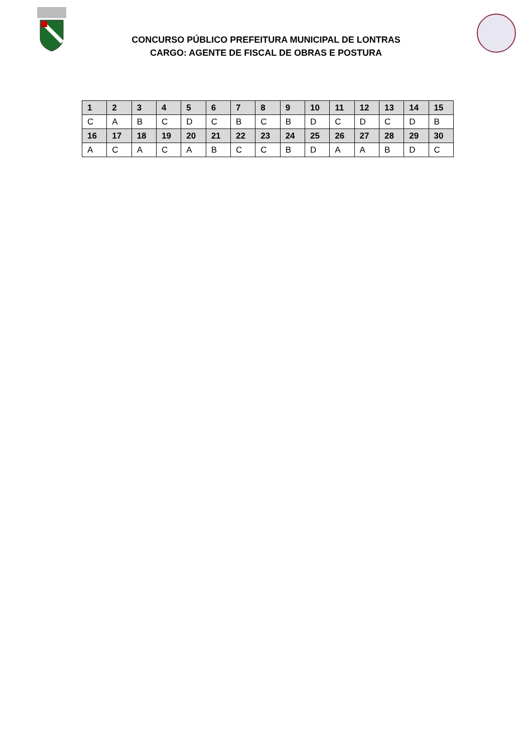CONCURSO PÚBLICO PREFEITURA MUNICIPAL DE LONTRAS
CARGO: AGENTE DE FISCAL DE OBRAS E POSTURA
| 1 | 2 | 3 | 4 | 5 | 6 | 7 | 8 | 9 | 10 | 11 | 12 | 13 | 14 | 15 |
| --- | --- | --- | --- | --- | --- | --- | --- | --- | --- | --- | --- | --- | --- | --- |
| C | A | B | C | D | C | B | C | B | D | C | D | C | D | B |
| 16 | 17 | 18 | 19 | 20 | 21 | 22 | 23 | 24 | 25 | 26 | 27 | 28 | 29 | 30 |
| A | C | A | C | A | B | C | C | B | D | A | A | B | D | C |